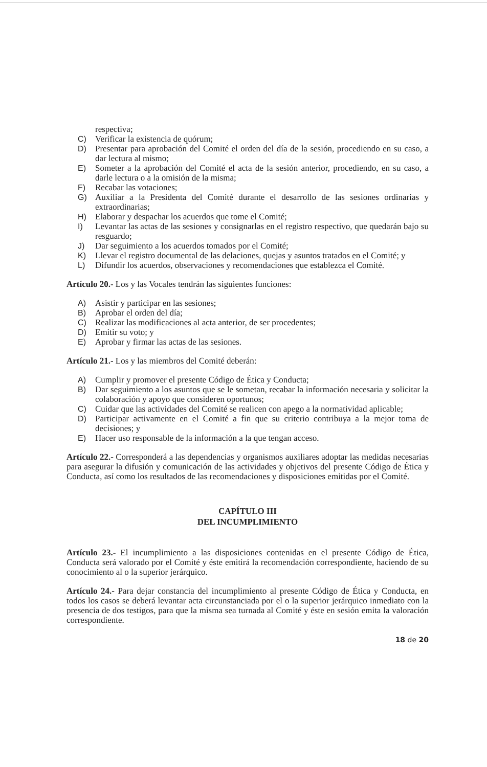respectiva;
C) Verificar la existencia de quórum;
D) Presentar para aprobación del Comité el orden del día de la sesión, procediendo en su caso, a dar lectura al mismo;
E) Someter a la aprobación del Comité el acta de la sesión anterior, procediendo, en su caso, a darle lectura o a la omisión de la misma;
F) Recabar las votaciones;
G) Auxiliar a la Presidenta del Comité durante el desarrollo de las sesiones ordinarias y extraordinarias;
H) Elaborar y despachar los acuerdos que tome el Comité;
I) Levantar las actas de las sesiones y consignarlas en el registro respectivo, que quedarán bajo su resguardo;
J) Dar seguimiento a los acuerdos tomados por el Comité;
K) Llevar el registro documental de las delaciones, quejas y asuntos tratados en el Comité; y
L) Difundir los acuerdos, observaciones y recomendaciones que establezca el Comité.
Artículo 20.- Los y las Vocales tendrán las siguientes funciones:
A) Asistir y participar en las sesiones;
B) Aprobar el orden del día;
C) Realizar las modificaciones al acta anterior, de ser procedentes;
D) Emitir su voto; y
E) Aprobar y firmar las actas de las sesiones.
Artículo 21.- Los y las miembros del Comité deberán:
A) Cumplir y promover el presente Código de Ética y Conducta;
B) Dar seguimiento a los asuntos que se le sometan, recabar la información necesaria y solicitar la colaboración y apoyo que consideren oportunos;
C) Cuidar que las actividades del Comité se realicen con apego a la normatividad aplicable;
D) Participar activamente en el Comité a fin que su criterio contribuya a la mejor toma de decisiones; y
E) Hacer uso responsable de la información a la que tengan acceso.
Artículo 22.- Corresponderá a las dependencias y organismos auxiliares adoptar las medidas necesarias para asegurar la difusión y comunicación de las actividades y objetivos del presente Código de Ética y Conducta, así como los resultados de las recomendaciones y disposiciones emitidas por el Comité.
CAPÍTULO III
DEL INCUMPLIMIENTO
Artículo 23.- El incumplimiento a las disposiciones contenidas en el presente Código de Ética, Conducta será valorado por el Comité y éste emitirá la recomendación correspondiente, haciendo de su conocimiento al o la superior jerárquico.
Artículo 24.- Para dejar constancia del incumplimiento al presente Código de Ética y Conducta, en todos los casos se deberá levantar acta circunstanciada por el o la superior jerárquico inmediato con la presencia de dos testigos, para que la misma sea turnada al Comité y éste en sesión emita la valoración correspondiente.
18 de 20